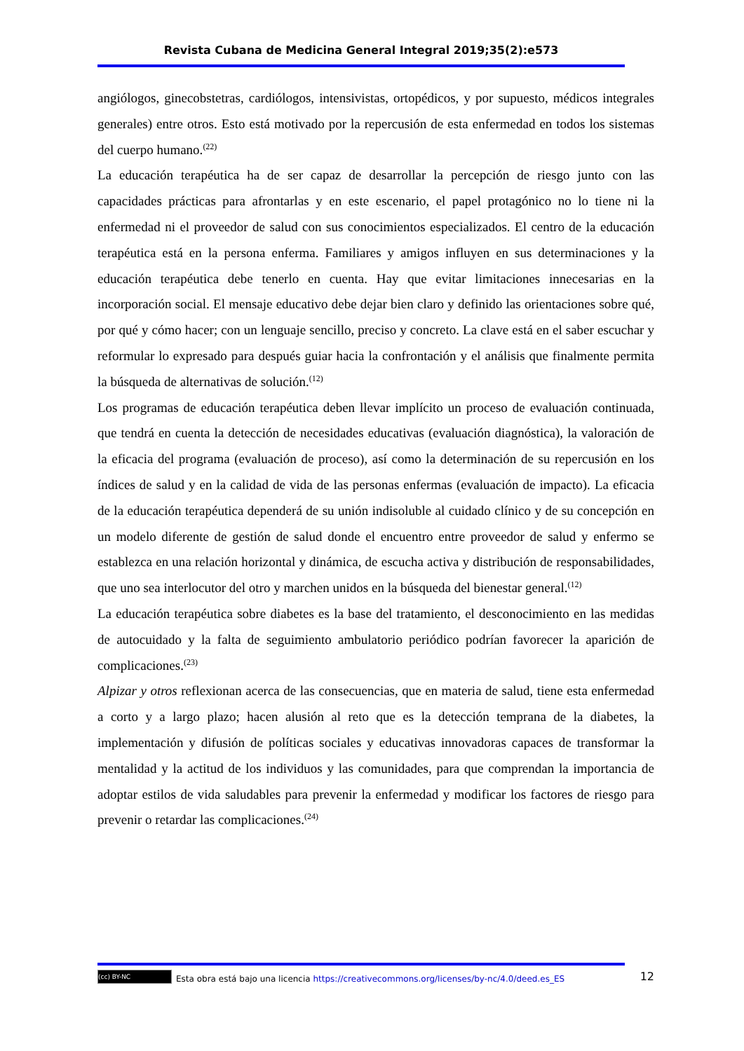Revista Cubana de Medicina General Integral 2019;35(2):e573
angiólogos, ginecobstetras, cardiólogos, intensivistas, ortopédicos, y por supuesto, médicos integrales generales) entre otros. Esto está motivado por la repercusión de esta enfermedad en todos los sistemas del cuerpo humano.<sup>(22)</sup>
La educación terapéutica ha de ser capaz de desarrollar la percepción de riesgo junto con las capacidades prácticas para afrontarlas y en este escenario, el papel protagónico no lo tiene ni la enfermedad ni el proveedor de salud con sus conocimientos especializados. El centro de la educación terapéutica está en la persona enferma. Familiares y amigos influyen en sus determinaciones y la educación terapéutica debe tenerlo en cuenta. Hay que evitar limitaciones innecesarias en la incorporación social. El mensaje educativo debe dejar bien claro y definido las orientaciones sobre qué, por qué y cómo hacer; con un lenguaje sencillo, preciso y concreto. La clave está en el saber escuchar y reformular lo expresado para después guiar hacia la confrontación y el análisis que finalmente permita la búsqueda de alternativas de solución.<sup>(12)</sup>
Los programas de educación terapéutica deben llevar implícito un proceso de evaluación continuada, que tendrá en cuenta la detección de necesidades educativas (evaluación diagnóstica), la valoración de la eficacia del programa (evaluación de proceso), así como la determinación de su repercusión en los índices de salud y en la calidad de vida de las personas enfermas (evaluación de impacto). La eficacia de la educación terapéutica dependerá de su unión indisoluble al cuidado clínico y de su concepción en un modelo diferente de gestión de salud donde el encuentro entre proveedor de salud y enfermo se establezca en una relación horizontal y dinámica, de escucha activa y distribución de responsabilidades, que uno sea interlocutor del otro y marchen unidos en la búsqueda del bienestar general.<sup>(12)</sup>
La educación terapéutica sobre diabetes es la base del tratamiento, el desconocimiento en las medidas de autocuidado y la falta de seguimiento ambulatorio periódico podrían favorecer la aparición de complicaciones.<sup>(23)</sup>
Alpizar y otros reflexionan acerca de las consecuencias, que en materia de salud, tiene esta enfermedad a corto y a largo plazo; hacen alusión al reto que es la detección temprana de la diabetes, la implementación y difusión de políticas sociales y educativas innovadoras capaces de transformar la mentalidad y la actitud de los individuos y las comunidades, para que comprendan la importancia de adoptar estilos de vida saludables para prevenir la enfermedad y modificar los factores de riesgo para prevenir o retardar las complicaciones.<sup>(24)</sup>
(cc) BY-NC Esta obra está bajo una licencia https://creativecommons.org/licenses/by-nc/4.0/deed.es_ES 12